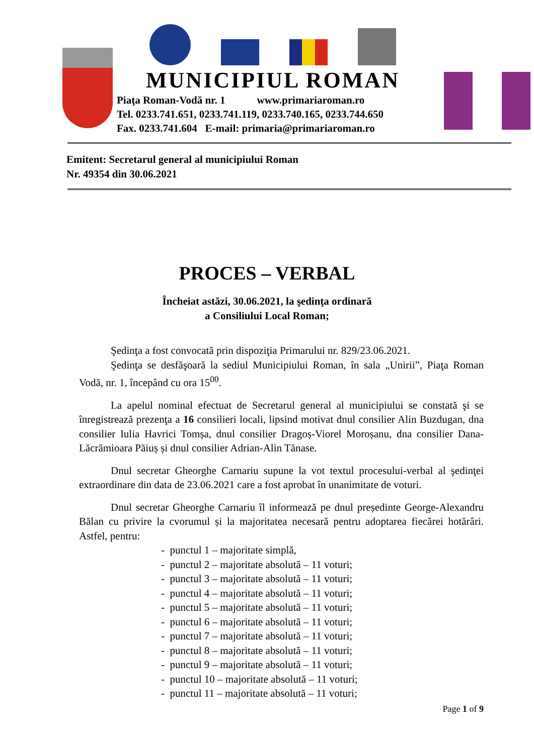MUNICIPIUL ROMAN
Piaţa Roman-Vodă nr. 1 www.primariaroman.ro
Tel. 0233.741.651, 0233.741.119, 0233.740.165, 0233.744.650
Fax. 0233.741.604 E-mail: primaria@primariaroman.ro
Emitent: Secretarul general al municipiului Roman
Nr. 49354 din 30.06.2021
PROCES – VERBAL
Încheiat astăzi, 30.06.2021, la şedinţa ordinară
a Consiliului Local Roman;
Şedinţa a fost convocată prin dispoziţia Primarului nr. 829/23.06.2021.
Şedinţa se desfăşoară la sediul Municipiului Roman, în sala „Unirii”, Piaţa Roman Vodă, nr. 1, începând cu ora 15<sup>00</sup>.
La apelul nominal efectuat de Secretarul general al municipiului se constată şi se înregistrează prezenţa a 16 consilieri locali, lipsind motivat dnul consilier Alin Buzdugan, dna consilier Iulia Havrici Tomșa, dnul consilier Dragoș-Viorel Moroșanu, dna consilier Dana-Lăcrămioara Păiuș și dnul consilier Adrian-Alin Tănase.
Dnul secretar Gheorghe Carnariu supune la vot textul procesului-verbal al şedinţei extraordinare din data de 23.06.2021 care a fost aprobat în unanimitate de voturi.
Dnul secretar Gheorghe Carnariu îl informează pe dnul președinte George-Alexandru Bălan cu privire la cvorumul și la majoritatea necesară pentru adoptarea fiecărei hotărâri. Astfel, pentru:
- punctul 1 – majoritate simplă,
- punctul 2 – majoritate absolută – 11 voturi;
- punctul 3 – majoritate absolută – 11 voturi;
- punctul 4 – majoritate absolută – 11 voturi;
- punctul 5 – majoritate absolută – 11 voturi;
- punctul 6 – majoritate absolută – 11 voturi;
- punctul 7 – majoritate absolută – 11 voturi;
- punctul 8 – majoritate absolută – 11 voturi;
- punctul 9 – majoritate absolută – 11 voturi;
- punctul 10 – majoritate absolută – 11 voturi;
- punctul 11 – majoritate absolută – 11 voturi;
Page 1 of 9